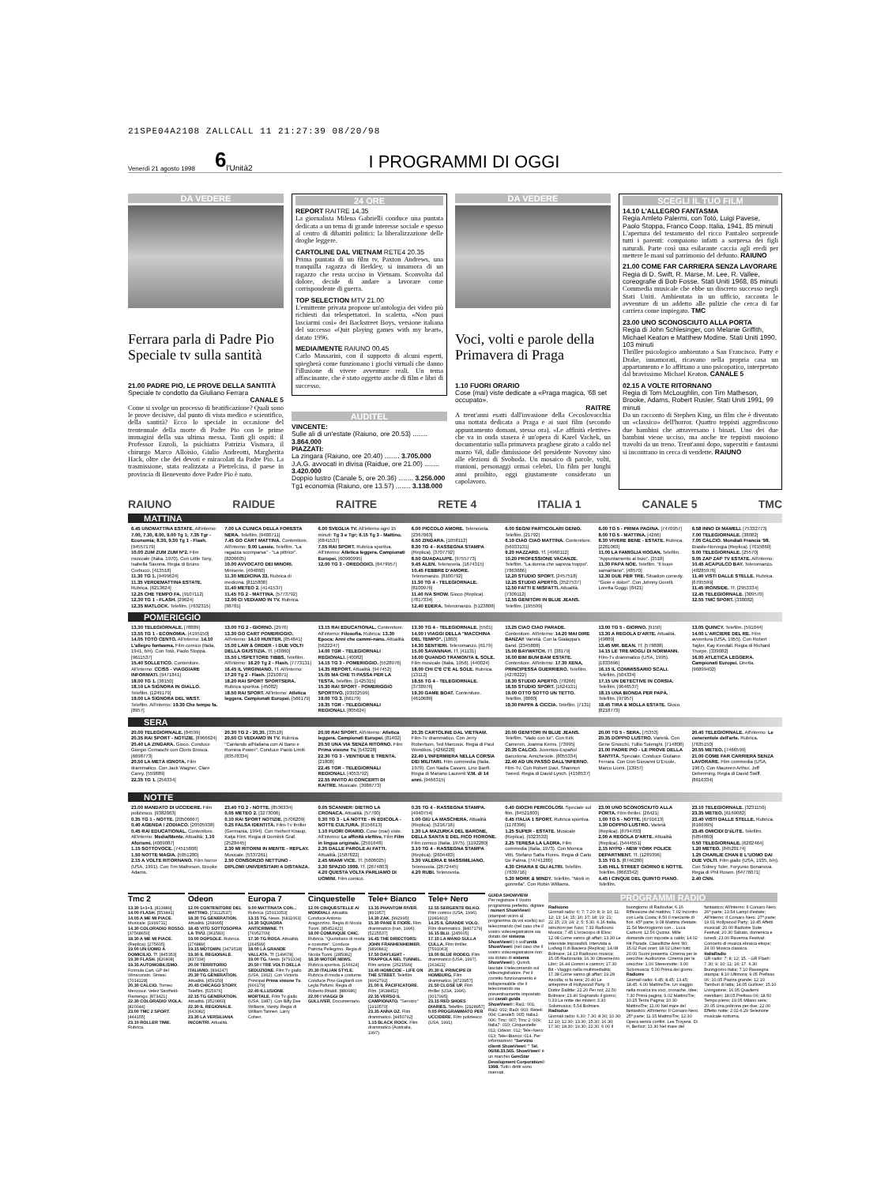21SPE04A2108 ZALLCALL 11 21:27:39 08/20/98
Venerdì 21 agosto 1998 6 l'Unità2 I PROGRAMMI DI OGGI
DA VEDERE
Ferrara parla di Padre Pio Speciale tv sulla santità
21.00 PADRE PIO, LE PROVE DELLA SANTITÀ
Speciale tv condotto da Giuliano Ferrara
CANALE 5
Come si svolge un processo di beatificazione? Quali sono le prove decisive, dal punto di vista medico e scientifico, della santità? Ecco lo speciale in occasione del trentennale della morte di Padre Pio con le prime immagini della sua ultima messa. Tanti gli ospiti: il Professor Enzoli, la psichiatra Patrizia Vismara, il chirurgo Marco Alloisio, Giulio Andreotti, Margherita Hack, oltre che dei devoti e miracolati da Padre Pio. La trasmissione, stata realizzata a Pietrelcina, il paese in provincia di Benevento dove Padre Pio è nato.
24 ORE
REPORT RAITRE 14.35
La giornalista Milena Gabrielli conduce una puntata dedicata a un tema di grande interesse sociale e spesso al centro di dibattiti politici: la liberalizzazione delle droghe leggere.
CARTOLINE DAL VIETNAM RETE4 20.35
Prima puntata di un film tv. Paxton Andrews, una tranquilla ragazza di Berkley, si innamora di un ragazzo che resta ucciso in Vietnam. Sconvolta dal dolore, decide di andare a lavorare come corrispondente di guerra.
TOP SELECTION MTV 21.00
L'emittente privata propone un'antologia dei video più richiesti dai telespettatori. In scaletta, «Non puoi lasciarmi così» dei Backstreet Boys, versione italiana del successo «Quit playing games with my heart», datato 1996.
MEDIA/MENTE RAIUNO 00.45
Carlo Massarini, con il supporto di alcuni esperti, spiegherà come funzionano i giochi virtuali che danno l'illusione di vivere avventure reali. Un tema affascinante, che è stato oggetto anche di film e libri di successo.
AUDITEL
VINCENTE:
Sulle ali di un'estate (Raiuno, ore 20.53) ........ 3.864.000
PIAZZATI:
La zingara (Raiuno, ore 20.40) ........ 3.705.000
J.A.G. avvocati in divisa (Raidue, ore 21.00) ........ 3.420.000
Doppio lustro (Canale 5, ore 20.36) ........ 3.256.000
Tg1 economia (Raiuno, ore 13.57) ........ 3.138.000
DA VEDERE
Voci, volti e parole della Primavera di Praga
1.10 FUORI ORARIO
Cose (mai) viste dedicate a «Praga magica, '68 set occupato».
RAITRE
A trent'anni esatti dall'invasione della Cecoslovacchia una nottata dedicata a Praga e ai suoi film (secondo appuntamento domani, stessa ora). «Le affinità elettive» che va in onda stasera è un'opera di Karel Vachek, un documentario sulla primavera praghese girato a caldo nel marzo '68, dalle dimissione del presidente Novotny sino alle elezioni di Svoboda. Un mosaico di parole, volti, riunioni, personaggi ormai celebri. Un film per lunghi anni proibito, oggi giustamente considerato un capolavoro.
SCEGLI IL TUO FILM
14.10 L'ALLEGRO FANTASMA
Regia Amleto Palermi, con Totò, Luigi Pavese, Paolo Stoppa, Franco Coop. Italia, 1941. 85 minuti
L'apertura del testamento del ricco Pantaleo sorprende tutti i parenti: compaiono infatti a sorpresa dei figli naturali. Parte così una esilarante caccia agli eredi per mettere le mani sul patrimonio del defunto. RAIUNO
21.00 COME FAR CARRIERA SENZA LAVORARE
Regia di D. Swift, R. Marse, M. Lee, R. Vallee, coreografie di Bob Fosse. Stati Uniti 1968, 85 minuti
Commedia musicale che ebbe un discreto successo negli Stati Uniti. Ambientata in un ufficio, racconta le avventure di un addetto alle pulizie che cerca di far carriera come impiegato. TMC
23.00 UNO SCONOSCIUTO ALLA PORTA
Regia di John Schlesinger, con Melanie Griffith, Michael Keaton e Matthew Modine. Stati Uniti 1990, 103 minuti
Thriller psicologico ambientato a San Francisco. Patty e Drake, innamorati, ricavano nella propria casa un appartamento e lo affittano a uno psicopatico, interpretato dal bravissimo Michael Keaton. CANALE 5
02.15 A VOLTE RITORNANO
Regia di Tom McLoughlin, con Tim Matheson, Brooke, Adams, Robert Rusler. Stati Uniti 1991, 99 minuti
Da un racconto di Stephen King, un film che è diventato un «classico» dell'horror. Quattro teppisti aggrediscono due bambini che attraversano i binari. Uno dei due bambini viene ucciso, ma anche tre teppisti muoiono travolti da un treno. Trent'anni dopo, superstiti e fantasmi si incontrano in cerca di vendette. RAIUNO
RAIUNO RAIDUE RAITRE RETE 4 ITALIA 1 CANALE 5 TMC
MATTINA
| 6.45 UNOMATTINA ESTATE. All'interno: 7.00, 7.30, 8.00, 9.00 Tg 1; 7.35 Tgr - Economia; 8.30, 9.30 Tg 1 - Flash. [94557179] 10.00 ZUM ZUM ZUM N°2. Film musicale (Italia, 1970). Con Little Tony, Isabella Savona. Regia di Bruno Corbucci. [413518] 11.30 TG 1. [9499624] 11.35 VERDEMATTINA ESTATE. Rubrica. [6213624] 12.25 CHE TEMPO FA. [9107112] 12.30 TG 1 - FLASH. [29624] 12.35 MATLOCK. Telefilm. [7632315] | 7.00 LA CLINICA DELLA FORESTA NERA. Telefilm. [9480711] 7.45 GO CART MATTINA. Contenitore. All'interno: 9.00 Lassie. Telefilm. "La ragazza scomparsa" - "La pittrice". [8206605] 10.00 AVVOCATO DEI MINORI. Miniserie. [404860] 11.30 MEDICINA 33. Rubrica di medicina. [8115808] 11.40 METEO 2. [4141537] 11.45 TG 2 - MATTINA. [5773792] 12.00 CI VEDIAMO IN TV. Rubrica. [98781] | 6.00 SVEGLIA TV. All'interno ogni 15 minuti: Tg 3 e Tgr; 6.15 Tg 3 - Mattino. [6841537] 7.55 RAI SPORT. Rubrica sportiva. All'interno: Atletica leggera. Campionati Europei. [60900995] 12.00 TG 3 - OREDODICI. [8479957] | 6.00 PICCOLO AMORE. Telenovela. [2367063] 6.50 ZINGARA. [1058112] 8.30 TG 4 - RASSEGNA STAMPA (Replica). [3707792] 8.50 GUADALUPE. [9755773] 9.45 ALEN. Telenovela. [1674315] 10.45 FEBBRE D'AMORE. Teleromanzo. [8100792] 11.30 TG 4 - TELEGIORNALE. [8100976] 11.40 IVA SHOW. Gioco (Replica). [7817334] 12.40 EDERA. Teleromanzo. [5123808] | 6.00 SEGNI PARTICOLARI GENIO. Telefilm. [21792] 6.10 CIAO CIAO MATTINA. Contenitore. [56933131] 9.20 HAZZARD. Tf. [4960112] 10.20 PROFESSIONE VACANZE. Telefilm. "La donna che sapeva troppo". [7863686] 12.20 STUDIO SPORT. [2457518] 12.25 STUDIO APERTO. [3527537] 12.50 FATTI E MISFATTI. Attualità. [7309112] 12.55 GENITORI IN BLUE JEANS. Telefilm. [195599] | 6.00 TG 5 - PRIMA PAGINA. [7470957] 8.00 TG 5 - MATTINA. [4266] 8.30 VIVERE BENE - ESTATE. Rubrica. [2281063] 11.00 LA FAMIGLIA HOGAN. Telefilm. "Appuntamento al buio". [3518] 11.30 PAPÀ NOE. Telefilm. "Il buon samaritano". [48570] 12.30 DUE PER TRE. Situation comedy. "Gioie e dolori". Con Johnny Dorelli, Loretta Goggi. [8421] | 6.58 INNO DI MAMELI. [75332773] 7.00 TELEGIORNALE. [38082] 7.05 CALCIO. Mondiali Francia '98. Brasile-Norvegia (Replica). [7015860] 9.00 TELEGIORNALE. [25570] 9.05 ZAP ZAP TV ESTATE. All'interno: 10.45 ACAPULCO BAY. Teleromanzo. [48285976] 11.40 VISTI DALLE STELLE. Rubrica. [6795599] 11.45 IRONSIDE. Tf. [2953334] 12.45 TELEGIORNALE. [309570] 12.55 TMC SPORT. [338082] |
POMERIGGIO
| 13.30 TELEGIORNALE. [78889] 13.55 TG 1 - ECONOMIA. [4195150] 14.05 TOTÒ CENTO. All'interno: 14.10 L'allegro fantasma. Film comico (Italia, 1941, b/n). Con Totò, Paolo Stoppa. [9611537] 15.40 SOLLETICO. Contenitore. All'interno: CCISS - VIAGGIARE INFORMATI. [9471841] 18.00 TG 1. [38150] 18.10 LA SIGNORA IN GIALLO. Telefilm. [1249179] 19.00 LA SIGNORA DEL WEST. Telefilm. All'interno: 19.30 Che tempo fa. [8957] | 13.00 TG 2 - GIORNO. [2976] 13.30 GO CART POMERIGGIO. All'interno: 14.10 HUNTER. [854841] 15.00 LAW & ORDER - I DUE VOLTI DELLA GIUSTIZIA. Tf. [43860] 15.50 L'ISPETTORE TIBBS. Telefilm. All'interno: 16.20 Tg 2 - Flash. [7773131] 16.45 IL VIRGINIANO. Tf. All'interno: 17.20 Tg 2 - Flash. [3210871] 18.20 RAI SPORT SPORTSERA. Rubrica sportiva. [45082] 18.50 RAI SPORT. All'interno: Atletica leggera. Campionati Europei. [566179] | 13.15 RAI EDUCATIONAL. Contenitore. All'interno: Filosofia. Rubrica; 13.30 Epoca: Anni che cammi-nano. Attualità. [5622247] 14.00 TGR - TELEGIORNALI REGIONALI. [40082] 14.15 TG 3 - POMERIGGIO. [5528976] 14.35 REPORT. Attualità. [947452] 15.05 MA CHE TI PASSA PER LA TESTA. Telefilm. [1425315] 15.30 RAI SPORT - POMERIGGIO SPORTIVO. [93932599] 19.00 TG 3. [66179] 19.35 TGR - TELEGIORNALI REGIONALI. [805624] | 13.30 TG 4 - TELEGIORNALE. [5501] 14.00 I VIAGGI DELLA "MACCHINA DEL TEMPO". [1860] 14.30 SENTIERI. Teleromanzo. [6179] 15.00 SAVANNAH. Tf. [41131] 16.00 QUANDO TRAMONTA IL SOLE. Film musicale (Italia, 1956). [440024] 18.00 CHI C'È C'È AL SOLE. Rubrica. [13112] 18.55 TG 4 - TELEGIORNALE. [3738976] 19.30 GAME BOAT. Contenitore. [4610686] | 13.25 CIAO CIAO PARADE. Contenitore. All'interno: 14.20 MAI DIRE BANZAI! Varietà. Con la Gialappa's Band. [2345808] 15.00 BAYWATCH. Tf. [38179] 16.00 BIM BUM BAM ESTATE. Contenitore. All'interno: 17.30 XENA, PRINCIPESSA GUERRIERO. Telefilm. [4278222] 18.30 STUDIO APERTO. [78266] 18.55 STUDIO SPORT. [1624131] 19.00 OTTO SOTTO UN TETTO. Telefilm. [8860] 19.30 PAPPA & CICCIA. Telefilm. [7131] | 13.00 TG 5 - GIORNO. [9150] 13.30 A REGOLA D'ARTE. Attualità. [49889] 13.45 MR. BEAN. Tf. [579808] 14.15 LE TRE MOGLI DI NORMANN. Film-Tv drammatico (USA, 1995). [1833696] 16.15 IL COMMISSARIO SCALI. Telefilm. [504334] 17.15 UN DETECTIVE IN CORSIA. Telefilm. [9646537] 18.15 UNA BIONDA PER PAPÀ. Telefilm. [97957] 18.45 TIRA & MOLLA ESTATE. Gioco. [8218773] | 13.05 QUINCY. Telefilm. [591044] 14.00 L'ARCIERE DEL RE. Film avventura (USA, 1955). Con Robert Taylor, Kay Kendall. Regia di Richard Thorpe. [339082] 16.00 ATLETICA LEGGERA. Campionati Europei. Diretta. [96899402] |
SERA
| 20.00 TELEGIORNALE. [84599] 20.35 RAI SPORT - NOTIZIE. [8966624] 20.40 LA ZINGARA. Gioco. Conduce Giorgio Comaschi con Cloris Brosca. [6698773] 20.50 LA METÀ IGNOTA. Film drammatico. Con Jack Wagner, Clare Carey. [559889] 22.35 TG 1. [256334] | 20.30 TG 2 - 20,30. [33518] 20.50 CI VEDIAMO IN TV. Rubrica. "Cantando all'italiana con Al Bano e Romina Power". Conduce Paolo Limiti [83578334] | 20.00 RAI SPORT. All'interno: Atletica leggera. Campionati Europei. [81402] 20.50 UNA VIA SENZA RITORNO. Film Prima visione Tv. [543228] 22.30 TG 3 - VENTIDUE E TRENTA. [21808] 22.45 TGR - TELEGIORNALI REGIONALI. [4053792] 22.55 INVITO AI CONCERTI DI RAITRE. Musicale. [3986773] | 20.35 CARTOLINE DAL VIETNAM. Film-Tv drammatico. Con Jerry Robertson, Ted Marcoux. Regia di Paul Wendkos. [4266228] 22.40 L'INFERMIERA NELLA CORSIA DEI MILITARI. Film commedia (Italia, 1979). Con Nadia Cassini, Lino Banfi. Regia di Mariano Laurenti V.M. di 14 anni. [9466315] | 20.00 GENITORI IN BLUE JEANS. Telefilm. "Vado con lui". Con Kirk Cameron, Joanna Kerns. [73995] 20.35 CALCIO. Juventus-Español Barcelona. Amichevole. [8055334] 22.40 AD UN PASSO DALL'INFERNO. Film-Tv. Con Robert Davi, Shannon Tweed. Regia di David Lynch. [4158537] | 20.00 TG 5 - SERA. [75353] 20.35 DOPPIO LUSTRO. Varietà. Con Gene Gnocchi, Tullio Solenghi. [714808] 21.00 PADRE PIO - LE PROVE DELLA SANTITÀ. Speciale. Conduce Giuliano Ferrara. Con Don Giovanni D'Ercole, Marco Liorni. [13957] | 20.40 TELEGIORNALE. All'interno: Le cenerentole dell'arte. Rubrica. [7635150] 20.55 METEO. [7466599] 21.00 COME FAR CARRIERA SENZA LAVORARE. Film commedia (USA, 1967). Con Maureen Arthur, Jeff Debenning. Regia di David Swiff. [8616334] |
NOTTE
| 23.00 MANDATO DI UCCIDERE. Film poliziesco. [9382063] 0.35 TG 1 - NOTTE. [20506667] 0.40 AGENDA / ZODIACO. [20505938] 0.45 RAI EDUCATIONAL. Contenitore. All'interno: Media/Mente. Attualità; 1.10 Aforismi. [4069087] 1.15 SOTTOVOCE. [74515808] 1.50 NOTTE MAGIA. [5051280] 2.15 A VOLTE RITORNANO. Film horror (USA, 1991). Con Tim Matheson, Brooke Adams. | 23.40 TG 2 - NOTTE. [8536334] 0.05 METEO 2. [3273006] 0.10 RAI SPORT NOTIZIE. [5706209] 0.25 FALSA IDENTITÀ. Film-Tv thriller (Germania, 1994). Con Herbert Knaup, Katja Flint. Regia di Dominik Graf. [2528445] 2.30 MI RITORNI IN MENTE - REPLAY. Musicale. [5337261] 2.50 CONSORZIO NETTUNO - DIPLOMI UNIVERSITARI A DISTANZA. | 0.05 SCANNER: DIETRO LA CRONACA. Attualità. [57700] 0.30 TG 3 - LA NOTTE - IN EDICOLA - NOTTE CULTURA. [8156613] 1.10 FUORI ORARIO. Cose (mai) viste. All'interno: Le affinità elettive. Film Film in lingua originale. [2591648] 2.35 DALLE PAROLE AI FATTI. Attualità. [1587822] 2.45 MIAMI VICE. Tf. [5606025] 3.30 SPAZIO 1999. Tf. [2674803] 4.20 QUESTA VOLTA PARLIAMO DI UOMINI. Film comico. | 0.35 TG 4 - RASSEGNA STAMPA. [4940754] 1.00 GIÙ LA MASCHERA. Attualità (Replica). [5216716] 1.30 LA MAZURKA DEL BARONE, DELLA SANTA E DEL FICO FIORONE. Film comico (Italia, 1975). [1192280] 3.10 TG 4 - RASSEGNA STAMPA (Replica). [2604483] 3.30 VALERIA E MASSIMILIANO. Telenovela. [2672445] 4.20 RUBI. Telenovela. | 0.40 GIOCHI PERICOLOSI. Speciale sul film. [84521803] 0.45 ITALIA 1 SPORT. Rubrica sportiva. [1178396] 1.25 SUPER - ESTATE. Musicale (Replica). [9323532] 2.25 TERESA LA LADRA. Film commedia (Italia, 1973). Con Monica Vitti, Stefano Satta Flores. Regia di Carlo De Palma. [74741280] 4.30 CHIARA E GLI ALTRI. Telefilm. [7639716] 5.30 MORK & MINDY. Telefilm. "Mork in gonnella". Con Robin Williams. | 23.00 UNO SCONOSCIUTO ALLA PORTA. Film thriller. [26421] 1.00 TG 5 - NOTTE. [6791613] 1.30 DOPPIO LUSTRO. Varietà (Replica). [6794700] 2.00 A REGOLA D'ARTE. Attualità (Replica). [5444551] 2.15 NYPD - NEW YORK POLICE DEPARTMENT. Tf. [1289396] 3.15 TG 5. [8746280] 3.45 HILL STREET GIORNO E NOTTE. Telefilm. [8663342] 4.45 I CINQUE DEL QUINTO PIANO. Telefilm. | 23.10 TELEGIORNALE. [3231150] 23.35 METEO. [6169082] 23.40 VISTI DALLE STELLE. Rubrica. [6166995] 23.45 OMICIDI D'éLITE. Telefilm. [5854860] 0.50 TELEGIORNALE. [6282464] 1.20 METEO. [84520174] 1.25 CHARLIE CHAN E L'UOMO DAI DUE VOLTI. Film giallo (USA, 1935, b/n). Con Sidney Toler, Foryunio Bonanova. Regia di Phil Rosen. [64776071] 2.40 CNN. |
Tmc 2
13.30 1+1+1. [813889]
14.00 FLASH. [553841]
14.05 A ME MI PIACE. Musicale. [1999711]
14.30 COLORADIO ROSSO. [37568650]
18.30 A ME MI PIACE. (Replica). [275605]
19.00 UN UOMO A DOMICILIO. Tf. [845353]
19.30 FLASH. [826808]
19.35 AUTOMOBILISMO. Formula Cart. GP del Winsconsin. Sintesi. [7014228]
20.30 CALCIO. Torneo Mercosur. Velez Sarzfield-Flamengo. [873421]
22.30 COLORADIO VIOLA. [820044]
23.00 TMC 2 SPORT. [444155]
23.10 ROLLER TIME. Rubrica.
Odeon
12.00 CONTENITORE DEL MATTINO. [73112537]
18.30 TG GENERATION. Attualità. [268995]
18.45 VITÙ SOTTOSOPRA LA TIVÙ. [361583]
19.00 DOPSOLE. Rubrica. [276889]
19.15 MOTOWN. [3479518]
19.30 IL REGIONALE. [837334]
20.00 TERRITORIO ITALIANO. [834247]
20.30 TG GENERATION. Attualità. [459150]
20.45 CHICAGO STORY. Telefilm. [515976]
22.15 TG GENERATION. Attualità. [3520860]
22.30 IL REGIONALE. [643082]
23.30 LA VERSILIANA INCONTRI. Attualità.
Europa 7
9.00 MATTINATA CON... Rubrica. [15913353]
13.15 TG. News. [6811063]
14.30 SQUADRA ANTICRIMINE. Tf. [76952709]
17.30 TG ROSA. Attualità. [264599]
18.00 LA GRANDE VALLATA. Tf. [149678]
19.00 TG. News. [9791334]
20.50 I TRE VOLTI DELLA SEDUZIONE. Film Tv giallo (USA, 1992). Con Victoria Principal Prima visione Tv. [666179]
22.40 ILLUSIONE MORTALE. Film Tv giallo (USA, 1987). Con Billy Dee Williams, Vanity. Regia di William Tannen, Larry Cohen.
Cinquestelle
12.00 CINQUESTELLE AI MONDIALI. Attualità. Conduce Antonio Aragozzino. Regia di Nicola Tuoni. [85452421]
18.00 COMUNQUE CHIC. Rubrica. "Quotidiano di moda e costume". Conduce Patrizia Pellegrino. Regia di Nicola Tuoni. [285082]
18.30 MOTOR NEWS. Rubrica sportiva. [166624]
20.30 ITALIAN STYLE. Rubrica di moda e costume. Conduce Pino Gagliardi con Leyla Pafumi. Regia di Roberto Ritaldi. [880686]
22.00 I VIAGGI DI GULLIVER. Documentario.
Tele+ Bianco
13.35 PHANTOM RIVER. [891957]
14.30 ZAK. [992995]
15.30 PANE E FIORE. Film drammatico (Iran, 1996). [5225537]
16.45 THE DIRECTORS: JOHN FRANHENHEIMER. [9890841]
17.50 DAYLIGHT - TRAPPOLA NEL TUNNEL. Film azione. [2621599]
19.40 HOMICIDE - LIFE ON THE STREET. Telefilm. [4962792]
21.00 IL PACIFICATORE. Film. [3638452]
22.35 VERSO IL CAMPIONATO. "Servizio" [1910570]
23.35 ANNA OZ. Film drammatico. [4450792]
1.15 BLACK ROCK. Film drammatico (Australia, 1997).
Tele+ Nero
12.55 SERGENTE BILKO. Film comico (USA, 1996). [2981402]
14.25 IL GRANDE VOLO. Film drammatico. [8407179]
16.15 BLU. [245605]
17.15 LA MANO SULLA CULLA. Film thriller. [7591063]
19.00 BLUE RODEO. Film drammatico (USA, 1997). [163421]
20.30 IL PRINCIPE DI HOMBURG. Film drammatico. [4723957]
21.50 CLOSE UP. Film thriller (USA, 1996). [3017995]
23.15 RED SHOES DIARIES. Telefilm. [2928957]
0.05 PROGRAMMATO PER UCCIDERE. Film poliziesco (USA, 1991).
GUIDA SHOWVIEW
Per registrare il Vostro programma preferito, digitare i numeri ShowView© (stampati vicino al programma da voi scelto) sul telecomando (nel caso che il vostro videoregistratore sia dotato del sistema ShowView©) o sull'unità ShowView© (nel caso che il vostro videoregistratore non sia dotato di sistema ShowView©). Quindi, lasciate il telecomando sul videoregistratore. Per il corretto funzionamento è indispensabile che il telecomando sia preventivamente impostato sui canali guida ShowView©: Rai1: 001; Rai2: 002; Rai3: 003; Rete4: 004; Canale5: 005; Italia1: 006; Tmc: 007; Tmc 2: 009; Italia7: 010; Cinquestelle: 011; Odeon: 012; Tele+Nero: 013; Tele+Bianco: 014. Per informazioni: "Servizio clienti ShowView© " Tel. 06/68.33.565. ShowView© è un marchio GemStar Development Corporation© 1998. Tutti i diritti sono riservati.
PROGRAMMI RADIO
Radiouno
Giornali radio: 6; 7; 7.20; 8; 9; 10; 11; 12; 13; 14; 15; 16; 17; 18; 19; 21; 22.15; 23; 24; 2; 5; 5.30. 6.16 Italia, istruzioni per l'uso; 7.33 Radiouno Musica; 7.45 L'oroscopo di Elios; 12.08 Come vanno gli affari; 13.30 Le interviste impossibili. Intervista a Ludwig II di Baviera (Replica); 14.08 Bolmare; 14.13 Radiouno musica; 15.05 Radioraritá; 16.30 Ottoemezzo. Libri; 16.44 Uomini e camion; 17.30 Bit - Viaggio nella multimedialità; 17.38 Come vanno gli affari; 19.28 Ascolta, si fa sera; 20.40 Le anteprime di Hollywood Party. Il Dottor Dalittle; 22.20 Per noi; 22.50 Bolmare; 23.40 Sognando il giorno; 0.33 La notte dei misteri; 3.30 Solomusica; 5.54 Bolmare.
Radiodue
Giornali radio: 6.30; 7.30; 8.30; 10.30; 12.10; 12.30; 13.30; 15.30; 16.30; 17.30; 18.30; 19.30; 22.30. 6.00 Il buongiorno di Radiodue; 6.16 Riflessione del mattino; 7.02 Incontro con Lella Costa; 8.50 Il mercante di fiori. 45ª parte; 9.08 Mattina d'estate; 11.54 Mezzogiorno con... Luca Carboni; 12.56 Quizas. Mille domande con risposte a caldo; 14.02 Hit Parade. Classifiche Anni '80; 15.02 Fusi orari; 18.02 Liberi tutti; 20.00 Suoni presenta. Cinema per le orecchie: Audiozone. Cinema per le orecchie: 1.00 Stereonotte; 3.00 Solomusica; 5.00 Prima del giorno.
Radiotre
Giornali radio: 6.45; 8.45; 13.45; 18.45. 6.00 MattinoTre. Un viaggio nella musica tra voci, cronache, idee; 7.30 Prima pagina; 9.02 MattinoTre; 10.15 Terza Pagina; 10.30 MattinoTre; 11.00 Nel mare del fantastico; All'interno: Il Corsaro Nero. 25ª parte; 11.15 MattinoTre; 12.30 Opera senza confini. Les Troyens. Di H. Berlioz; 13.30 Nel mare del fantastico; All'interno: Il Corsaro Nero. 26ª parte; 13.54 Lampi d'estate; All'interno: Il Corsaro Nero. 27ª parte; 19.01 Hollywood Party; 19.45 Affetti musicali; 20.00 Radiotre Suite Festival; 20.30 Sabato, domenica e lunedì; 23.00 Ravenna Festival: Concerto di musica ebraica etiope; 24.00 Musica classica.
ItaliaRadio
GR radio: 7; 8; 12; 15. - GR Flash: 7.30; 9; 10; 11; 16; 17. 6.30 Buongiorno Italia; 7.10 Rassegna stampa; 8.10 Ultimora; 9.05 Prefisso 06; 10.05 Piazza grande; 12.10 Tamburi di latta; 14.05 Gulliver; 15.10 Livingstone; 16.05 Quaderni meridiani; 18.05 Prefisso 06; 18.50 Tempo pieno; 19.05 Milano sera; 20.05 Una poltrona per due; 22.00 Effetto notte; 2.02-6.29 Selezione musicale notturna.